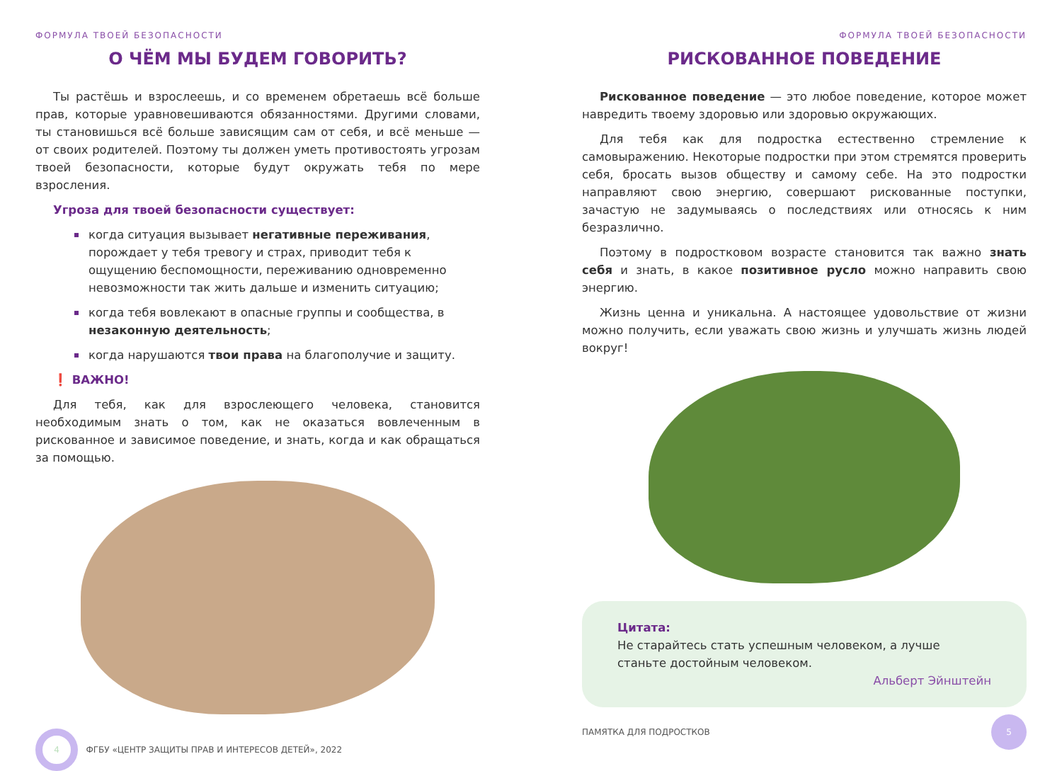ФОРМУЛА ТВОЕЙ БЕЗОПАСНОСТИ
О ЧЁМ МЫ БУДЕМ ГОВОРИТЬ?
Ты растёшь и взрослеешь, и со временем обретаешь всё больше прав, которые уравновешиваются обязанностями. Другими словами, ты становишься всё больше зависящим сам от себя, и всё меньше — от своих родителей. Поэтому ты должен уметь противостоять угрозам твоей безопасности, которые будут окружать тебя по мере взросления.
Угроза для твоей безопасности существует:
когда ситуация вызывает негативные переживания, порождает у тебя тревогу и страх, приводит тебя к ощущению беспомощности, переживанию одновременно невозможности так жить дальше и изменить ситуацию;
когда тебя вовлекают в опасные группы и сообщества, в незаконную деятельность;
когда нарушаются твои права на благополучие и защиту.
❗ ВАЖНО!
Для тебя, как для взрослеющего человека, становится необходимым знать о том, как не оказаться вовлеченным в рискованное и зависимое поведение, и знать, когда и как обращаться за помощью.
4 ФГБУ «ЦЕНТР ЗАЩИТЫ ПРАВ И ИНТЕРЕСОВ ДЕТЕЙ», 2022
ФОРМУЛА ТВОЕЙ БЕЗОПАСНОСТИ
РИСКОВАННОЕ ПОВЕДЕНИЕ
Рискованное поведение — это любое поведение, которое может навредить твоему здоровью или здоровью окружающих.
Для тебя как для подростка естественно стремление к самовыражению. Некоторые подростки при этом стремятся проверить себя, бросать вызов обществу и самому себе. На это подростки направляют свою энергию, совершают рискованные поступки, зачастую не задумываясь о последствиях или относясь к ним безразлично.
Поэтому в подростковом возрасте становится так важно знать себя и знать, в какое позитивное русло можно направить свою энергию.
Жизнь ценна и уникальна. А настоящее удовольствие от жизни можно получить, если уважать свою жизнь и улучшать жизнь людей вокруг!
Цитата:
Не старайтесь стать успешным человеком, а лучше станьте достойным человеком.
Альберт Эйнштейн
ПАМЯТКА ДЛЯ ПОДРОСТКОВ 5